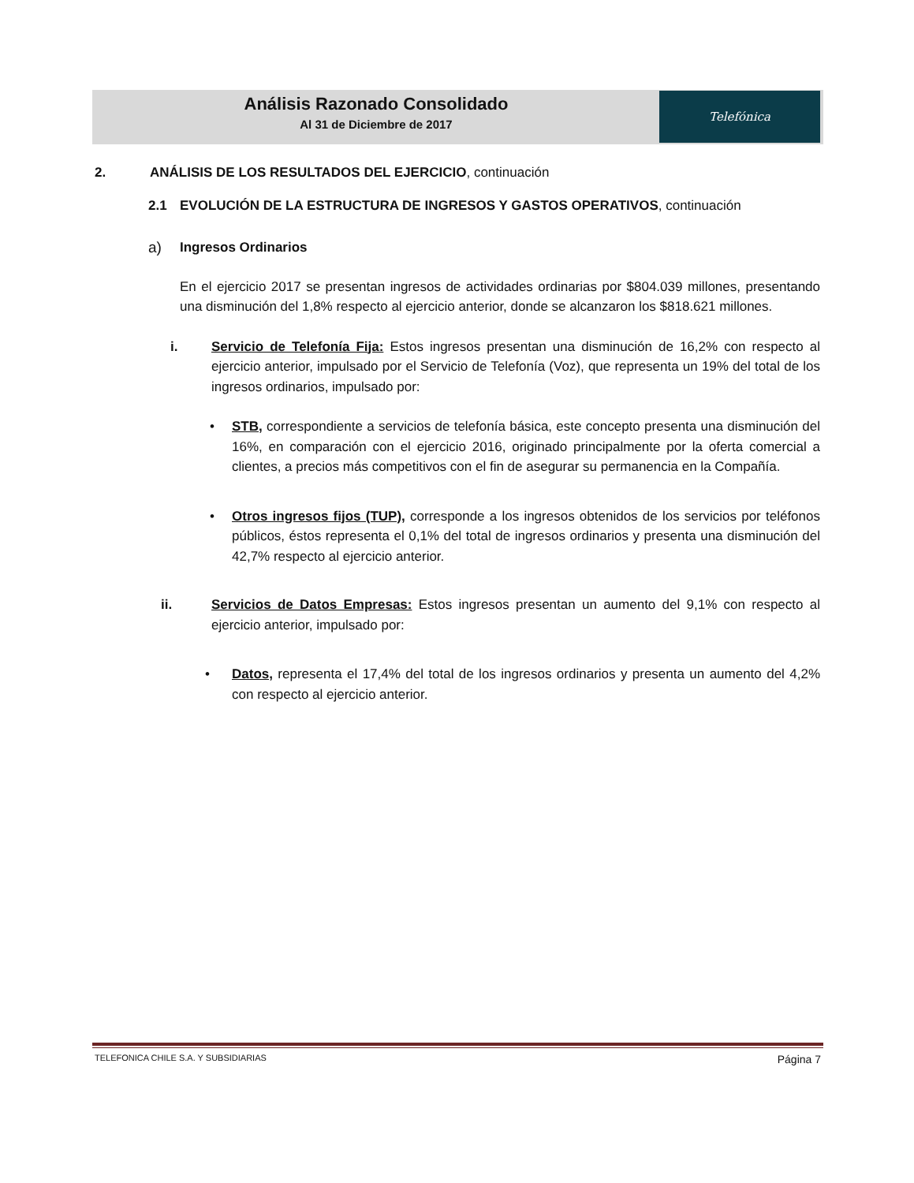Análisis Razonado Consolidado
Al 31 de Diciembre de 2017
Telefónica
2. ANÁLISIS DE LOS RESULTADOS DEL EJERCICIO, continuación
2.1 EVOLUCIÓN DE LA ESTRUCTURA DE INGRESOS Y GASTOS OPERATIVOS, continuación
a) Ingresos Ordinarios
En el ejercicio 2017 se presentan ingresos de actividades ordinarias por $804.039 millones, presentando una disminución del 1,8% respecto al ejercicio anterior, donde se alcanzaron los $818.621 millones.
i. Servicio de Telefonía Fija: Estos ingresos presentan una disminución de 16,2% con respecto al ejercicio anterior, impulsado por el Servicio de Telefonía (Voz), que representa un 19% del total de los ingresos ordinarios, impulsado por:
• STB, correspondiente a servicios de telefonía básica, este concepto presenta una disminución del 16%, en comparación con el ejercicio 2016, originado principalmente por la oferta comercial a clientes, a precios más competitivos con el fin de asegurar su permanencia en la Compañía.
• Otros ingresos fijos (TUP), corresponde a los ingresos obtenidos de los servicios por teléfonos públicos, éstos representa el 0,1% del total de ingresos ordinarios y presenta una disminución del 42,7% respecto al ejercicio anterior.
ii. Servicios de Datos Empresas: Estos ingresos presentan un aumento del 9,1% con respecto al ejercicio anterior, impulsado por:
• Datos, representa el 17,4% del total de los ingresos ordinarios y presenta un aumento del 4,2% con respecto al ejercicio anterior.
TELEFONICA CHILE S.A. Y SUBSIDIARIAS Página 7